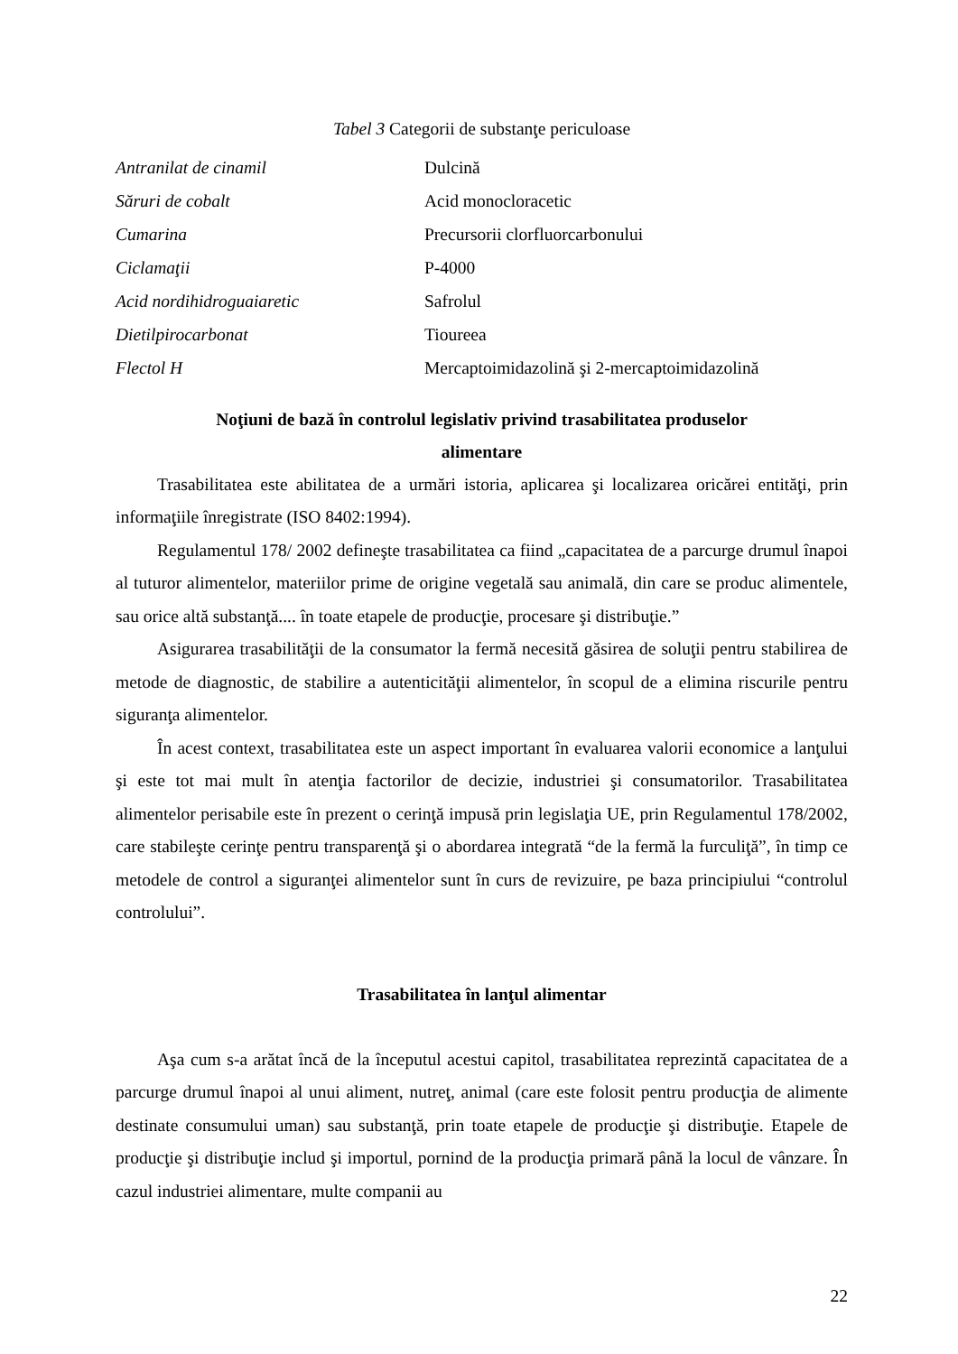Tabel 3 Categorii de substanţe periculoase
| Antranilat de cinamil | Dulcină |
| Săruri de cobalt | Acid monocloracetic |
| Cumarina | Precursorii clorfluorcarbonului |
| Ciclamaţii | P-4000 |
| Acid nordihidroguaiaretic | Safrolul |
| Dietilpirocarbonat | Tioureea |
| Flectol H | Mercaptoimidazolină şi 2-mercaptoimidazolină |
Noţiuni de bază în controlul legislativ privind trasabilitatea produselor
alimentare
Trasabilitatea este abilitatea de a urmări istoria, aplicarea şi localizarea oricărei entităţi, prin informaţiile înregistrate (ISO 8402:1994).
Regulamentul 178/ 2002 defineşte trasabilitatea ca fiind „capacitatea de a parcurge drumul înapoi al tuturor alimentelor, materiilor prime de origine vegetală sau animală, din care se produc alimentele, sau orice altă substanţă.... în toate etapele de producţie, procesare şi distribuţie.”
Asigurarea trasabilităţii de la consumator la fermă necesită găsirea de soluţii pentru stabilirea de metode de diagnostic, de stabilire a autenticităţii alimentelor, în scopul de a elimina riscurile pentru siguranţa alimentelor.
În acest context, trasabilitatea este un aspect important în evaluarea valorii economice a lanţului şi este tot mai mult în atenţia factorilor de decizie, industriei şi consumatorilor. Trasabilitatea alimentelor perisabile este în prezent o cerinţă impusă prin legislaţia UE, prin Regulamentul 178/2002, care stabileşte cerinţe pentru transparenţă şi o abordarea integrată “de la fermă la furculiţă”, în timp ce metodele de control a siguranţei alimentelor sunt în curs de revizuire, pe baza principiului “controlul controlului”.
Trasabilitatea în lanţul alimentar
Aşa cum s-a arătat încă de la începutul acestui capitol, trasabilitatea reprezintă capacitatea de a parcurge drumul înapoi al unui aliment, nutreţ, animal (care este folosit pentru producţia de alimente destinate consumului uman) sau substanţă, prin toate etapele de producţie şi distribuţie. Etapele de producţie şi distribuţie includ şi importul, pornind de la producţia primară până la locul de vânzare. În cazul industriei alimentare, multe companii au
22